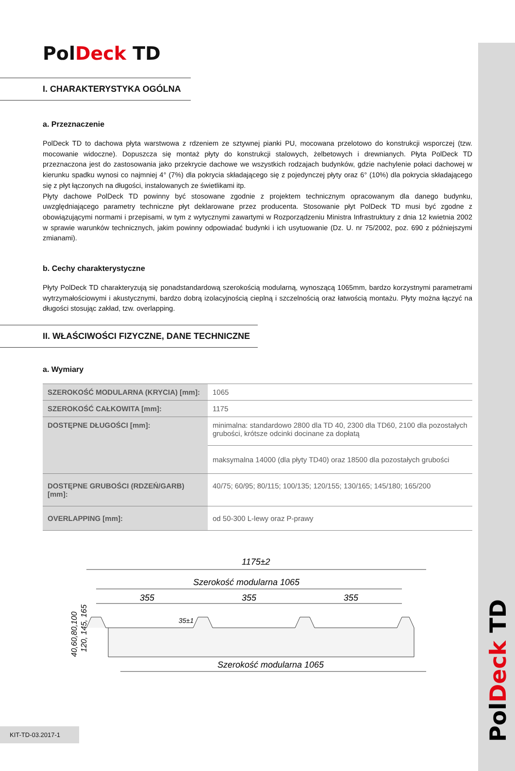PolDeck TD
PolDeck TD
I. CHARAKTERYSTYKA OGÓLNA
a. Przeznaczenie
PolDeck TD to dachowa płyta warstwowa z rdzeniem ze sztywnej pianki PU, mocowana przelotowo do konstrukcji wsporczej (tzw. mocowanie widoczne). Dopuszcza się montaż płyty do konstrukcji stalowych, żelbetowych i drewnianych. Płyta PolDeck TD przeznaczona jest do zastosowania jako przekrycie dachowe we wszystkich rodzajach budynków, gdzie nachylenie połaci dachowej w kierunku spadku wynosi co najmniej 4° (7%) dla pokrycia składającego się z pojedynczej płyty oraz 6° (10%) dla pokrycia składającego się z płyt łączonych na długości, instalowanych ze świetlikami itp.
Płyty dachowe PolDeck TD powinny być stosowane zgodnie z projektem technicznym opracowanym dla danego budynku, uwzględniającego parametry techniczne płyt deklarowane przez producenta. Stosowanie płyt PolDeck TD musi być zgodne z obowiązującymi normami i przepisami, w tym z wytycznymi zawartymi w Rozporządzeniu Ministra Infrastruktury z dnia 12 kwietnia 2002 w sprawie warunków technicznych, jakim powinny odpowiadać budynki i ich usytuowanie (Dz. U. nr 75/2002, poz. 690 z późniejszymi zmianami).
b. Cechy charakterystyczne
Płyty PolDeck TD charakteryzują się ponadstandardową szerokością modularną, wynoszącą 1065mm, bardzo korzystnymi parametrami wytrzymałościowymi i akustycznymi, bardzo dobrą izolacyjnością cieplną i szczelnością oraz łatwością montażu. Płyty można łączyć na długości stosując zakład, tzw. overlapping.
II. WŁAŚCIWOŚCI FIZYCZNE, DANE TECHNICZNE
a. Wymiary
| SZEROKOŚĆ MODULARNA (KRYCIA) [mm]: | 1065 |
| SZEROKOŚĆ CAŁKOWITA [mm]: | 1175 |
| DOSTĘPNE DŁUGOŚCI [mm]: | minimalna: standardowo 2800 dla TD 40, 2300 dla TD60, 2100 dla pozostałych grubości, krótsze odcinki docinane za dopłatą |
| | maksymalna 14000 (dla płyty TD40) oraz 18500 dla pozostałych grubości |
| DOSTĘPNE GRUBOŚCI (RDZEŃ/GARB) [mm]: | 40/75; 60/95; 80/115; 100/135; 120/155; 130/165; 145/180; 165/200 |
| OVERLAPPING [mm]: | od 50-300 L-lewy oraz P-prawy |
1175±2
Szerokość modularna 1065
355
355
355
35±1
40,60,80,100
120, 145, 165
Szerokość modularna 1065
KIT-TD-03.2017-1